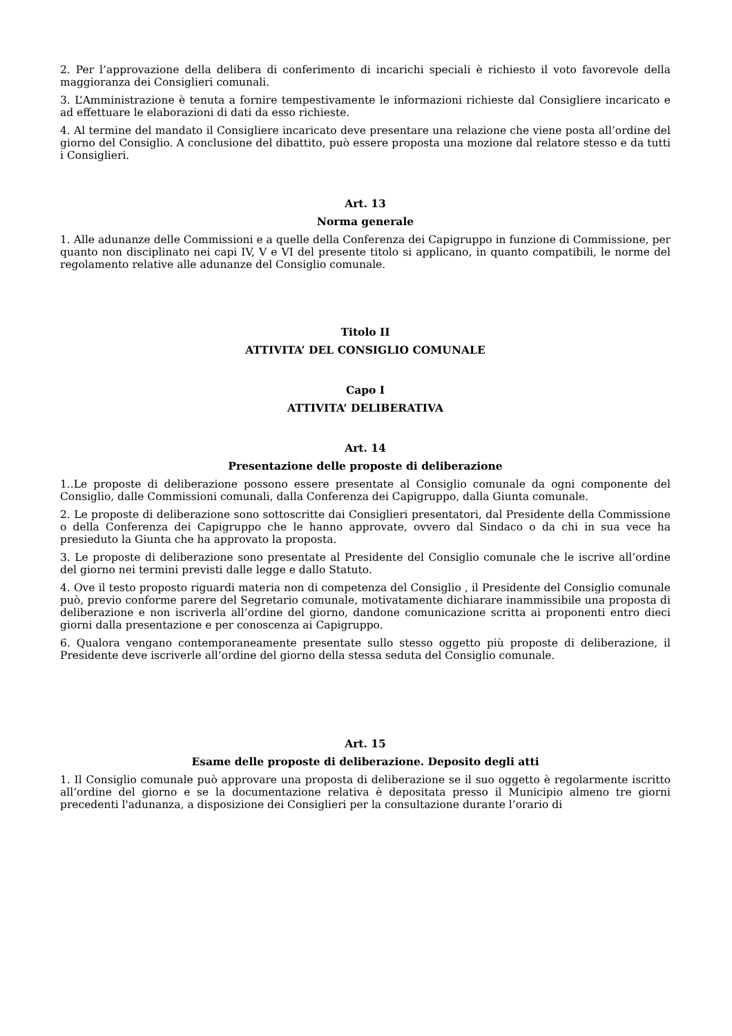2. Per l’approvazione della delibera di conferimento di incarichi speciali è richiesto il voto favorevole della maggioranza dei Consiglieri comunali.
3. L’Amministrazione è tenuta a fornire tempestivamente le informazioni richieste dal Consigliere incaricato e ad effettuare le elaborazioni di dati da esso richieste.
4. Al termine del mandato il Consigliere incaricato deve presentare una relazione che viene posta all’ordine del giorno del Consiglio. A conclusione del dibattito, può essere proposta una mozione dal relatore stesso e da tutti i Consiglieri.
Art. 13
Norma generale
1. Alle adunanze delle Commissioni e a quelle della Conferenza dei Capigruppo in funzione di Commissione, per quanto non disciplinato nei capi IV, V e VI del presente titolo si applicano, in quanto compatibili, le norme del regolamento relative alle adunanze del Consiglio comunale.
Titolo II
ATTIVITA’ DEL CONSIGLIO COMUNALE
Capo I
ATTIVITA’ DELIBERATIVA
Art. 14
Presentazione delle proposte di deliberazione
1..Le proposte di deliberazione possono essere presentate al Consiglio comunale da ogni componente del Consiglio, dalle Commissioni comunali, dalla Conferenza dei Capigruppo, dalla Giunta comunale.
2. Le proposte di deliberazione sono sottoscritte dai Consiglieri presentatori, dal Presidente della Commissione o della Conferenza dei Capigruppo che le hanno approvate, ovvero dal Sindaco o da chi in sua vece ha presieduto la Giunta che ha approvato la proposta.
3. Le proposte di deliberazione sono presentate al Presidente del Consiglio comunale che le iscrive all’ordine del giorno nei termini previsti dalle legge e dallo Statuto.
4. Ove il testo proposto riguardi materia non di competenza del Consiglio , il Presidente del Consiglio comunale può, previo conforme parere del Segretario comunale, motivatamente dichiarare inammissibile una proposta di deliberazione e non iscriverla all’ordine del giorno, dandone comunicazione scritta ai proponenti entro dieci giorni dalla presentazione e per conoscenza ai Capigruppo.
6. Qualora vengano contemporaneamente presentate sullo stesso oggetto più proposte di deliberazione, il Presidente deve iscriverle all’ordine del giorno della stessa seduta del Consiglio comunale.
Art. 15
Esame delle proposte di deliberazione. Deposito degli atti
1. Il Consiglio comunale può approvare una proposta di deliberazione se il suo oggetto è regolarmente iscritto all’ordine del giorno e se la documentazione relativa è depositata presso il Municipio almeno tre giorni precedenti l'adunanza, a disposizione dei Consiglieri per la consultazione durante l’orario di